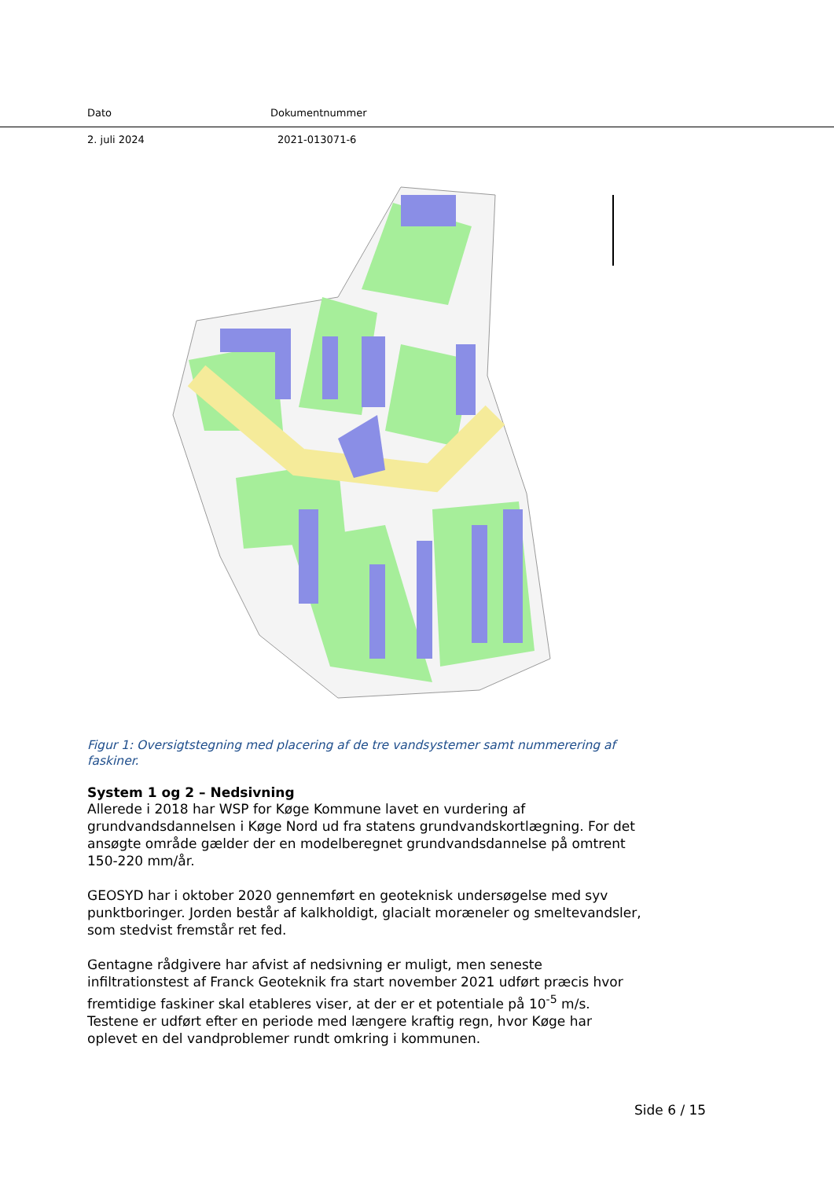Dato Dokumentnummer
2. juli 2024 2021-013071-6
Figur 1: Oversigtstegning med placering af de tre vandsystemer samt nummerering af faskiner.
System 1 og 2 – Nedsivning
Allerede i 2018 har WSP for Køge Kommune lavet en vurdering af grundvandsdannelsen i Køge Nord ud fra statens grundvandskortlægning. For det ansøgte område gælder der en modelberegnet grundvandsdannelse på omtrent 150-220 mm/år.
GEOSYD har i oktober 2020 gennemført en geoteknisk undersøgelse med syv punktboringer. Jorden består af kalkholdigt, glacialt moræneler og smeltevandsler, som stedvist fremstår ret fed.
Gentagne rådgivere har afvist af nedsivning er muligt, men seneste infiltrationstest af Franck Geoteknik fra start november 2021 udført præcis hvor fremtidige faskiner skal etableres viser, at der er et potentiale på 10<sup>-5</sup> m/s. Testene er udført efter en periode med længere kraftig regn, hvor Køge har oplevet en del vandproblemer rundt omkring i kommunen.
Side 6 / 15